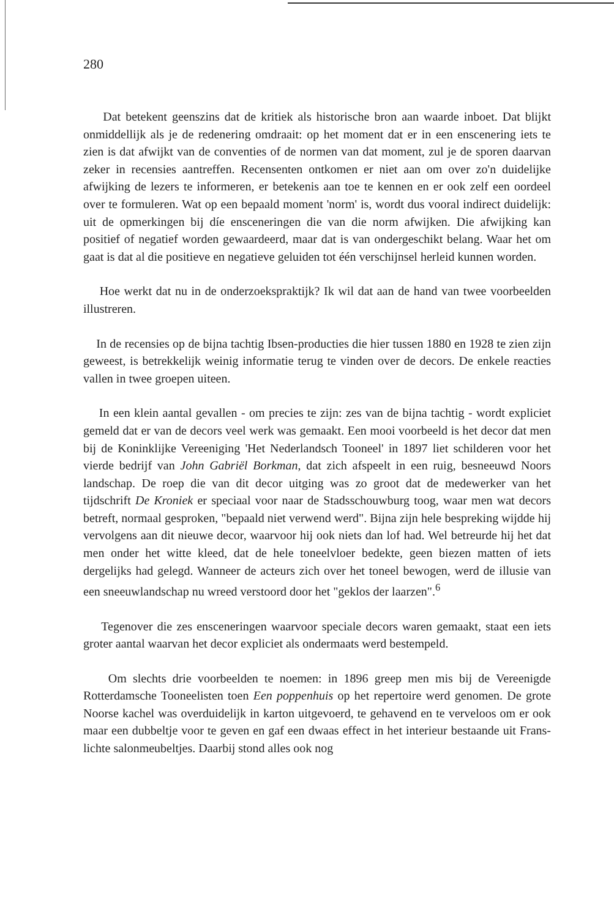280
Dat betekent geenszins dat de kritiek als historische bron aan waarde inboet. Dat blijkt onmiddellijk als je de redenering omdraait: op het moment dat er in een enscenering iets te zien is dat afwijkt van de conventies of de normen van dat moment, zul je de sporen daarvan zeker in recensies aantreffen. Recensenten ontkomen er niet aan om over zo'n duidelijke afwijking de lezers te informeren, er betekenis aan toe te kennen en er ook zelf een oordeel over te formuleren. Wat op een bepaald moment 'norm' is, wordt dus vooral indirect duidelijk: uit de opmerkingen bij díe ensceneringen die van die norm afwijken. Die afwijking kan positief of negatief worden gewaardeerd, maar dat is van ondergeschikt belang. Waar het om gaat is dat al die positieve en negatieve geluiden tot één verschijnsel herleid kunnen worden.
Hoe werkt dat nu in de onderzoekspraktijk? Ik wil dat aan de hand van twee voorbeelden illustreren.
In de recensies op de bijna tachtig Ibsen-producties die hier tussen 1880 en 1928 te zien zijn geweest, is betrekkelijk weinig informatie terug te vinden over de decors. De enkele reacties vallen in twee groepen uiteen.
In een klein aantal gevallen - om precies te zijn: zes van de bijna tachtig - wordt expliciet gemeld dat er van de decors veel werk was gemaakt. Een mooi voorbeeld is het decor dat men bij de Koninklijke Vereeniging 'Het Nederlandsch Tooneel' in 1897 liet schilderen voor het vierde bedrijf van John Gabriël Borkman, dat zich afspeelt in een ruig, besneeuwd Noors landschap. De roep die van dit decor uitging was zo groot dat de medewerker van het tijdschrift De Kroniek er speciaal voor naar de Stadsschouwburg toog, waar men wat decors betreft, normaal gesproken, "bepaald niet verwend werd". Bijna zijn hele bespreking wijdde hij vervolgens aan dit nieuwe decor, waarvoor hij ook niets dan lof had. Wel betreurde hij het dat men onder het witte kleed, dat de hele toneelvloer bedekte, geen biezen matten of iets dergelijks had gelegd. Wanneer de acteurs zich over het toneel bewogen, werd de illusie van een sneeuwlandschap nu wreed verstoord door het "geklos der laarzen".<sup>6</sup>
Tegenover die zes ensceneringen waarvoor speciale decors waren gemaakt, staat een iets groter aantal waarvan het decor expliciet als ondermaats werd bestempeld.
Om slechts drie voorbeelden te noemen: in 1896 greep men mis bij de Vereenigde Rotterdamsche Tooneelisten toen Een poppenhuis op het repertoire werd genomen. De grote Noorse kachel was overduidelijk in karton uitgevoerd, te gehavend en te verveloos om er ook maar een dubbeltje voor te geven en gaf een dwaas effect in het interieur bestaande uit Frans-lichte salonmeubeltjes. Daarbij stond alles ook nog